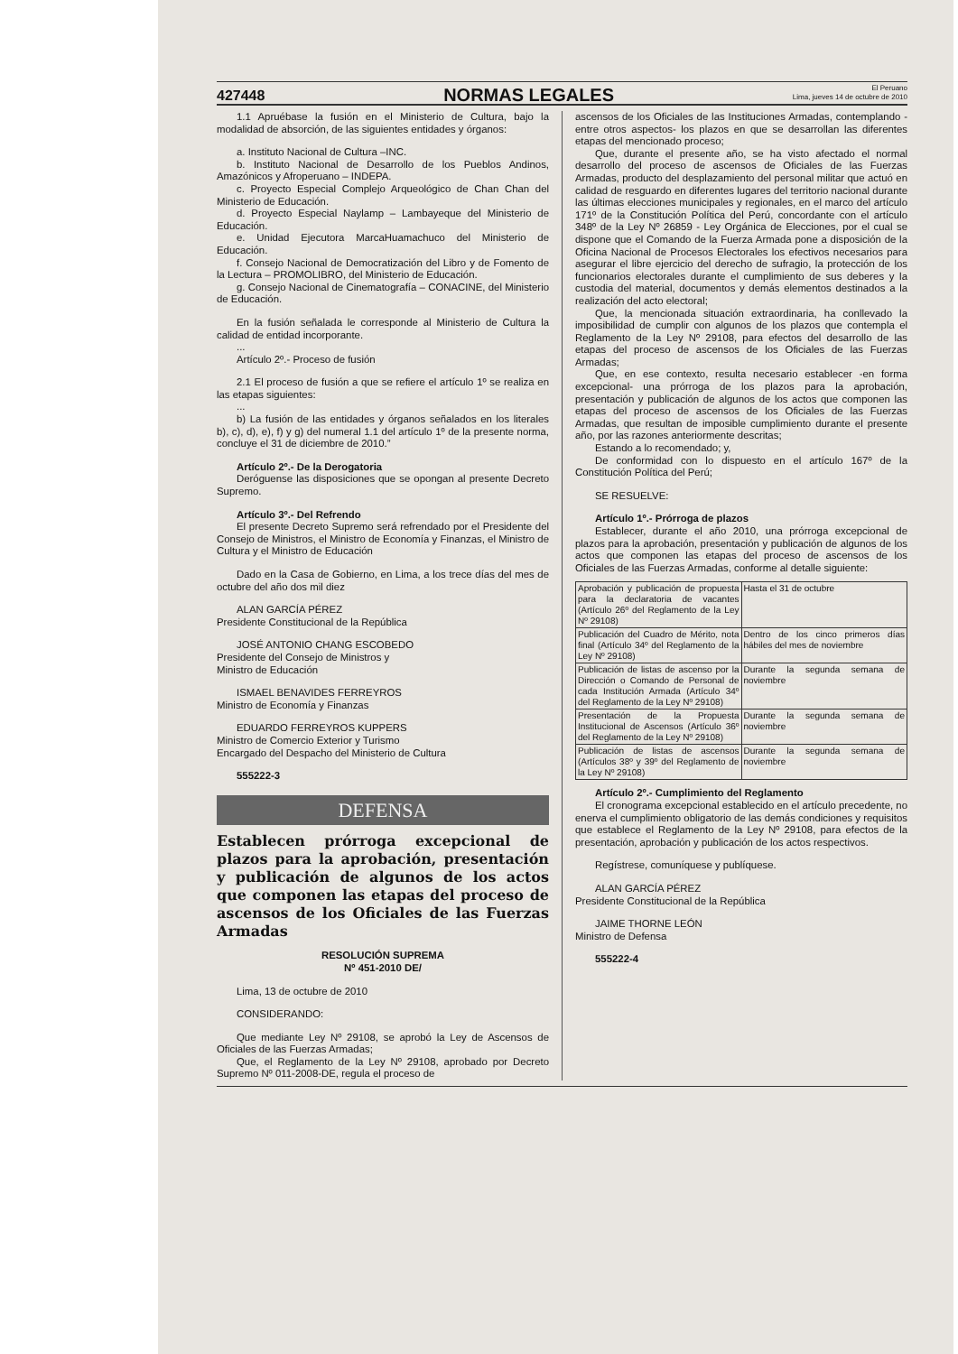427448 NORMAS LEGALES El Peruano
Lima, jueves 14 de octubre de 2010
1.1 Apruébase la fusión en el Ministerio de Cultura, bajo la modalidad de absorción, de las siguientes entidades y órganos:
a. Instituto Nacional de Cultura –INC.
b. Instituto Nacional de Desarrollo de los Pueblos Andinos, Amazónicos y Afroperuano – INDEPA.
c. Proyecto Especial Complejo Arqueológico de Chan Chan del Ministerio de Educación.
d. Proyecto Especial Naylamp – Lambayeque del Ministerio de Educación.
e. Unidad Ejecutora MarcaHuamachuco del Ministerio de Educación.
f. Consejo Nacional de Democratización del Libro y de Fomento de la Lectura – PROMOLIBRO, del Ministerio de Educación.
g. Consejo Nacional de Cinematografía – CONACINE, del Ministerio de Educación.
En la fusión señalada le corresponde al Ministerio de Cultura la calidad de entidad incorporante.
...
Artículo 2º.- Proceso de fusión
2.1 El proceso de fusión a que se refiere el artículo 1º se realiza en las etapas siguientes:
...
b) La fusión de las entidades y órganos señalados en los literales b), c), d), e), f) y g) del numeral 1.1 del artículo 1º de la presente norma, concluye el 31 de diciembre de 2010.”
Artículo 2º.- De la Derogatoria
Deróguense las disposiciones que se opongan al presente Decreto Supremo.
Artículo 3º.- Del Refrendo
El presente Decreto Supremo será refrendado por el Presidente del Consejo de Ministros, el Ministro de Economía y Finanzas, el Ministro de Cultura y el Ministro de Educación
Dado en la Casa de Gobierno, en Lima, a los trece días del mes de octubre del año dos mil diez
ALAN GARCÍA PÉREZ
Presidente Constitucional de la República
JOSÉ ANTONIO CHANG ESCOBEDO
Presidente del Consejo de Ministros y
Ministro de Educación
ISMAEL BENAVIDES FERREYROS
Ministro de Economía y Finanzas
EDUARDO FERREYROS KUPPERS
Ministro de Comercio Exterior y Turismo
Encargado del Despacho del Ministerio de Cultura
555222-3
DEFENSA
Establecen prórroga excepcional de plazos para la aprobación, presentación y publicación de algunos de los actos que componen las etapas del proceso de ascensos de los Oficiales de las Fuerzas Armadas
RESOLUCIÓN SUPREMA
Nº 451-2010 DE/
Lima, 13 de octubre de 2010
CONSIDERANDO:
Que mediante Ley Nº 29108, se aprobó la Ley de Ascensos de Oficiales de las Fuerzas Armadas;
Que, el Reglamento de la Ley Nº 29108, aprobado por Decreto Supremo Nº 011-2008-DE, regula el proceso de
ascensos de los Oficiales de las Instituciones Armadas, contemplando -entre otros aspectos- los plazos en que se desarrollan las diferentes etapas del mencionado proceso;
Que, durante el presente año, se ha visto afectado el normal desarrollo del proceso de ascensos de Oficiales de las Fuerzas Armadas, producto del desplazamiento del personal militar que actuó en calidad de resguardo en diferentes lugares del territorio nacional durante las últimas elecciones municipales y regionales, en el marco del artículo 171º de la Constitución Política del Perú, concordante con el artículo 348º de la Ley Nº 26859 - Ley Orgánica de Elecciones, por el cual se dispone que el Comando de la Fuerza Armada pone a disposición de la Oficina Nacional de Procesos Electorales los efectivos necesarios para asegurar el libre ejercicio del derecho de sufragio, la protección de los funcionarios electorales durante el cumplimiento de sus deberes y la custodia del material, documentos y demás elementos destinados a la realización del acto electoral;
Que, la mencionada situación extraordinaria, ha conllevado la imposibilidad de cumplir con algunos de los plazos que contempla el Reglamento de la Ley Nº 29108, para efectos del desarrollo de las etapas del proceso de ascensos de los Oficiales de las Fuerzas Armadas;
Que, en ese contexto, resulta necesario establecer -en forma excepcional- una prórroga de los plazos para la aprobación, presentación y publicación de algunos de los actos que componen las etapas del proceso de ascensos de los Oficiales de las Fuerzas Armadas, que resultan de imposible cumplimiento durante el presente año, por las razones anteriormente descritas;
Estando a lo recomendado; y,
De conformidad con lo dispuesto en el artículo 167º de la Constitución Política del Perú;
SE RESUELVE:
Artículo 1º.- Prórroga de plazos
Establecer, durante el año 2010, una prórroga excepcional de plazos para la aprobación, presentación y publicación de algunos de los actos que componen las etapas del proceso de ascensos de los Oficiales de las Fuerzas Armadas, conforme al detalle siguiente:
| Aprobación y publicación de propuesta para la declaratoria de vacantes (Artículo 26º del Reglamento de la Ley Nº 29108) | Hasta el 31 de octubre |
| Publicación del Cuadro de Mérito, nota final (Artículo 34º del Reglamento de la Ley Nº 29108) | Dentro de los cinco primeros días hábiles del mes de noviembre |
| Publicación de listas de ascenso por la Dirección o Comando de Personal de cada Institución Armada (Artículo 34º del Reglamento de la Ley Nº 29108) | Durante la segunda semana de noviembre |
| Presentación de la Propuesta Institucional de Ascensos (Artículo 36º del Reglamento de la Ley Nº 29108) | Durante la segunda semana de noviembre |
| Publicación de listas de ascensos (Artículos 38º y 39º del Reglamento de la Ley Nº 29108) | Durante la segunda semana de noviembre |
Artículo 2º.- Cumplimiento del Reglamento
El cronograma excepcional establecido en el artículo precedente, no enerva el cumplimiento obligatorio de las demás condiciones y requisitos que establece el Reglamento de la Ley Nº 29108, para efectos de la presentación, aprobación y publicación de los actos respectivos.
Regístrese, comuníquese y publíquese.
ALAN GARCÍA PÉREZ
Presidente Constitucional de la República
JAIME THORNE LEÓN
Ministro de Defensa
555222-4